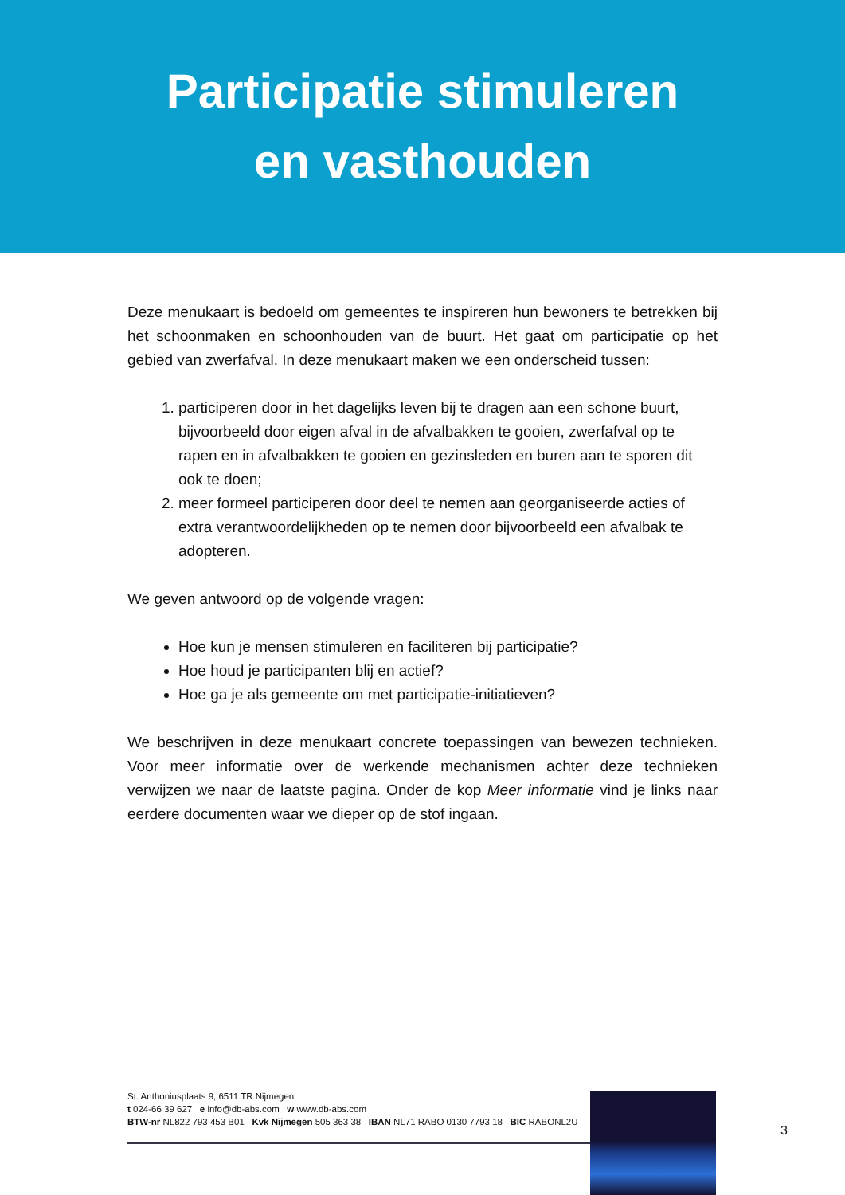Participatie stimuleren
en vasthouden
Deze menukaart is bedoeld om gemeentes te inspireren hun bewoners te betrekken bij het schoonmaken en schoonhouden van de buurt. Het gaat om participatie op het gebied van zwerfafval. In deze menukaart maken we een onderscheid tussen:
1. participeren door in het dagelijks leven bij te dragen aan een schone buurt, bijvoorbeeld door eigen afval in de afvalbakken te gooien, zwerfafval op te rapen en in afvalbakken te gooien en gezinsleden en buren aan te sporen dit ook te doen;
2. meer formeel participeren door deel te nemen aan georganiseerde acties of extra verantwoordelijkheden op te nemen door bijvoorbeeld een afvalbak te adopteren.
We geven antwoord op de volgende vragen:
Hoe kun je mensen stimuleren en faciliteren bij participatie?
Hoe houd je participanten blij en actief?
Hoe ga je als gemeente om met participatie-initiatieven?
We beschrijven in deze menukaart concrete toepassingen van bewezen technieken. Voor meer informatie over de werkende mechanismen achter deze technieken verwijzen we naar de laatste pagina. Onder de kop Meer informatie vind je links naar eerdere documenten waar we dieper op de stof ingaan.
St. Anthoniusplaats 9, 6511 TR Nijmegen
t 024-66 39 627 e info@db-abs.com w www.db-abs.com
BTW-nr NL822 793 453 B01 Kvk Nijmegen 505 363 38 IBAN NL71 RABO 0130 7793 18 BIC RABONL2U
3